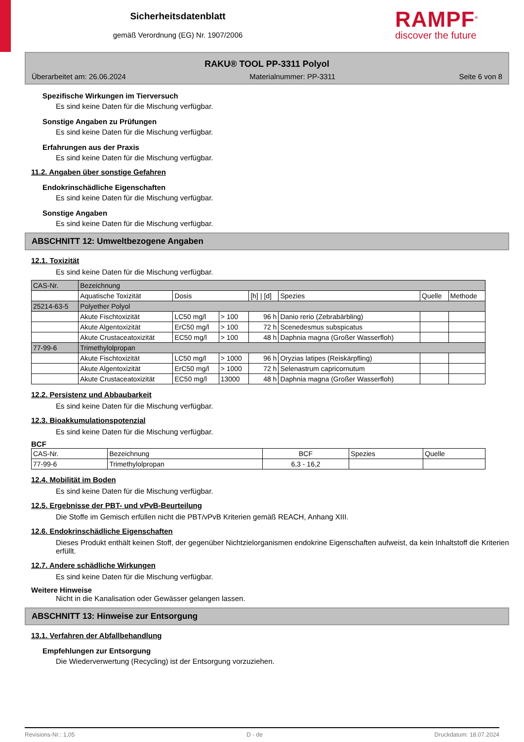Sicherheitsdatenblatt
gemäß Verordnung (EG) Nr. 1907/2006
RAMPF<sup>®</sup>
discover the future
RAKU® TOOL PP-3311 Polyol
Überarbeitet am: 26.06.2024 Materialnummer: PP-3311 Seite 6 von 8
Spezifische Wirkungen im Tierversuch
Es sind keine Daten für die Mischung verfügbar.
Sonstige Angaben zu Prüfungen
Es sind keine Daten für die Mischung verfügbar.
Erfahrungen aus der Praxis
Es sind keine Daten für die Mischung verfügbar.
11.2. Angaben über sonstige Gefahren
Endokrinschädliche Eigenschaften
Es sind keine Daten für die Mischung verfügbar.
Sonstige Angaben
Es sind keine Daten für die Mischung verfügbar.
ABSCHNITT 12: Umweltbezogene Angaben
12.1. Toxizität
Es sind keine Daten für die Mischung verfügbar.
| CAS-Nr. | Bezeichnung | | | | | | |
| | Aquatische Toxizität | Dosis | | [h] / [d] | Spezies | Quelle | Methode |
| 25214-63-5 | Polyether Polyol | | | | | | |
| | Akute Fischtoxizität | LC50 mg/l | > 100 | 96 h | Danio rerio (Zebrabärbling) | | |
| | Akute Algentoxizität | ErC50 mg/l | > 100 | 72 h | Scenedesmus subspicatus | | |
| | Akute Crustaceatoxizität | EC50 mg/l | > 100 | 48 h | Daphnia magna (Großer Wasserfloh) | | |
| 77-99-6 | Trimethylolpropan | | | | | | |
| | Akute Fischtoxizität | LC50 mg/l | > 1000 | 96 h | Oryzias latipes (Reiskärpfling) | | |
| | Akute Algentoxizität | ErC50 mg/l | > 1000 | 72 h | Selenastrum capricornutum | | |
| | Akute Crustaceatoxizität | EC50 mg/l | 13000 | 48 h | Daphnia magna (Großer Wasserfloh) | | |
12.2. Persistenz und Abbaubarkeit
Es sind keine Daten für die Mischung verfügbar.
12.3. Bioakkumulationspotenzial
Es sind keine Daten für die Mischung verfügbar.
BCF
| CAS-Nr. | Bezeichnung | BCF | Spezies | Quelle |
| --- | --- | --- | --- | --- |
| 77-99-6 | Trimethylolpropan | 6,3 - 16,2 | | |
12.4. Mobilität im Boden
Es sind keine Daten für die Mischung verfügbar.
12.5. Ergebnisse der PBT- und vPvB-Beurteilung
Die Stoffe im Gemisch erfüllen nicht die PBT/vPvB Kriterien gemäß REACH, Anhang XIII.
12.6. Endokrinschädliche Eigenschaften
Dieses Produkt enthält keinen Stoff, der gegenüber Nichtzielorganismen endokrine Eigenschaften aufweist, da kein Inhaltstoff die Kriterien erfüllt.
12.7. Andere schädliche Wirkungen
Es sind keine Daten für die Mischung verfügbar.
Weitere Hinweise
Nicht in die Kanalisation oder Gewässer gelangen lassen.
ABSCHNITT 13: Hinweise zur Entsorgung
13.1. Verfahren der Abfallbehandlung
Empfehlungen zur Entsorgung
Die Wiederverwertung (Recycling) ist der Entsorgung vorzuziehen.
Revisions-Nr.: 1,05 D - de Druckdatum: 18.07.2024